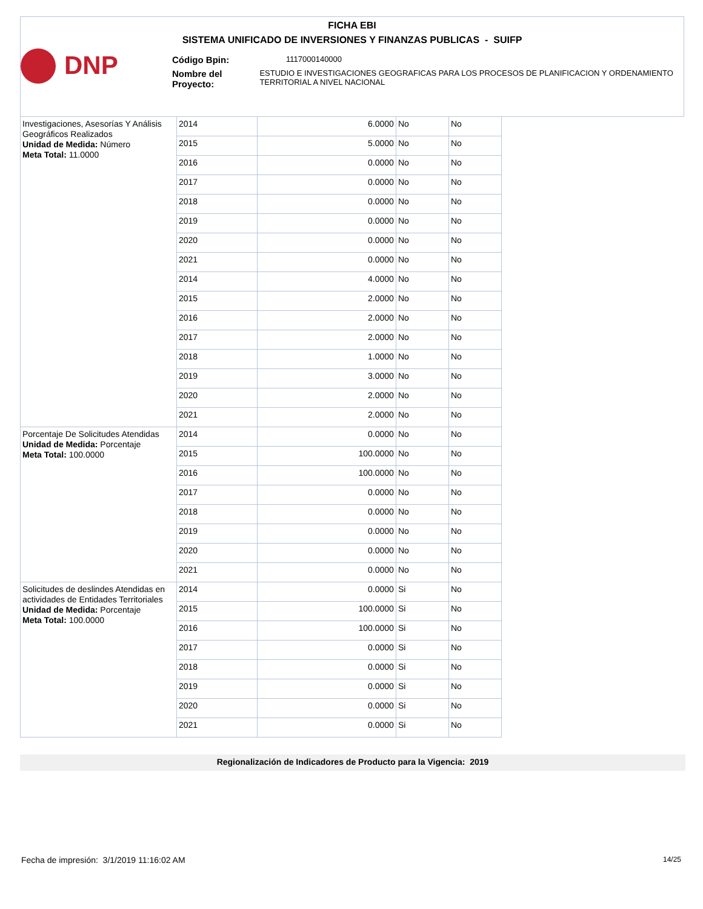FICHA EBI
SISTEMA UNIFICADO DE INVERSIONES Y FINANZAS PUBLICAS - SUIFP
DNP
Código Bpin:
1117000140000
Nombre del Proyecto:
ESTUDIO E INVESTIGACIONES GEOGRAFICAS PARA LOS PROCESOS DE PLANIFICACION Y ORDENAMIENTO TERRITORIAL A NIVEL NACIONAL
| Investigaciones, Asesorías Y Análisis Geográficos Realizados Unidad de Medida: Número Meta Total: 11.0000 | 2014 | 6.0000 | No | No |
| | 2015 | 5.0000 | No | No |
| | 2016 | 0.0000 | No | No |
| | 2017 | 0.0000 | No | No |
| | 2018 | 0.0000 | No | No |
| | 2019 | 0.0000 | No | No |
| | 2020 | 0.0000 | No | No |
| | 2021 | 0.0000 | No | No |
| | 2014 | 4.0000 | No | No |
| | 2015 | 2.0000 | No | No |
| | 2016 | 2.0000 | No | No |
| | 2017 | 2.0000 | No | No |
| | 2018 | 1.0000 | No | No |
| | 2019 | 3.0000 | No | No |
| | 2020 | 2.0000 | No | No |
| | 2021 | 2.0000 | No | No |
| Porcentaje De Solicitudes Atendidas Unidad de Medida: Porcentaje Meta Total: 100.0000 | 2014 | 0.0000 | No | No |
| | 2015 | 100.0000 | No | No |
| | 2016 | 100.0000 | No | No |
| | 2017 | 0.0000 | No | No |
| | 2018 | 0.0000 | No | No |
| | 2019 | 0.0000 | No | No |
| | 2020 | 0.0000 | No | No |
| | 2021 | 0.0000 | No | No |
| Solicitudes de deslindes Atendidas en actividades de Entidades Territoriales Unidad de Medida: Porcentaje Meta Total: 100.0000 | 2014 | 0.0000 | Si | No |
| | 2015 | 100.0000 | Si | No |
| | 2016 | 100.0000 | Si | No |
| | 2017 | 0.0000 | Si | No |
| | 2018 | 0.0000 | Si | No |
| | 2019 | 0.0000 | Si | No |
| | 2020 | 0.0000 | Si | No |
| | 2021 | 0.0000 | Si | No |
Regionalización de Indicadores de Producto para la Vigencia: 2019
Fecha de impresión: 3/1/2019 11:16:02 AM
14/25